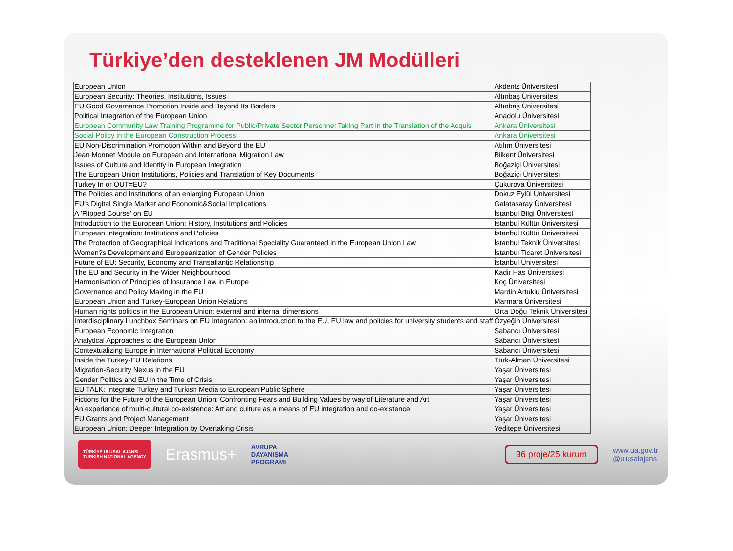Türkiye’den desteklenen JM Modülleri
| European Union | Akdeniz Üniversitesi |
| European Security: Theories, Institutions, Issues | Altınbaş Üniversitesi |
| EU Good Governance Promotion Inside and Beyond Its Borders | Altınbaş Üniversitesi |
| Political Integration of the European Union | Anadolu Üniversitesi |
| European Community Law Training Programme for Public/Private Sector Personnel Taking Part in the Translation of the Acquis | Ankara Üniversitesi |
| Social Policy in the European Construction Process | Ankara Üniversitesi |
| EU Non-Discrimination Promotion Within and Beyond the EU | Atılım Üniversitesi |
| Jean Monnet Module on European and International Migration Law | Bilkent Üniversitesi |
| Issues of Culture and Identity in European Integration | Boğaziçi Üniversitesi |
| The European Union Institutions, Policies and Translation of Key Documents | Boğaziçi Üniversitesi |
| Turkey In or OUT=EU? | Çukurova Üniversitesi |
| The Policies and Institutions of an enlarging European Union | Dokuz Eylül Üniversitesi |
| EU's Digital Single Market and Economic&Social Implications | Galatasaray Üniversitesi |
| A 'Flipped Course' on EU | İstanbul Bilgi Üniversitesi |
| Introduction to the European Union: History, Institutions and Policies | İstanbul Kültür Üniversitesi |
| European Integration: Institutions and Policies | İstanbul Kültür Üniversitesi |
| The Protection of Geographical Indications and Traditional Speciality Guaranteed in the European Union Law | İstanbul Teknik Üniversitesi |
| Women?s Development and Europeanization of Gender Policies | İstanbul Ticaret Üniversitesi |
| Future of EU: Security, Economy and Transatlantic Relationship | İstanbul Üniversitesi |
| The EU and Security in the Wider Neighbourhood | Kadir Has Üniversitesi |
| Harmonisation of Principles of Insurance Law in Europe | Koç Üniversitesi |
| Governance and Policy Making in the EU | Mardin Artuklu Üniversitesi |
| European Union and Turkey-European Union Relations | Marmara Üniversitesi |
| Human rights politics in the European Union: external and internal dimensions | Orta Doğu Teknik Üniversitesi |
| Interdisciplinary Lunchbox Seminars on EU Integration: an introduction to the EU, EU law and policies for university students and staff | Özyeğin Üniversitesi |
| European Economic Integration | Sabancı Üniversitesi |
| Analytical Approaches to the European Union | Sabancı Üniversitesi |
| Contextualizing Europe in International Political Economy | Sabancı Üniversitesi |
| Inside the Turkey-EU Relations | Türk-Alman Üniversitesi |
| Migration-Security Nexus in the EU | Yaşar Üniversitesi |
| Gender Politics and EU in the Time of Crisis | Yaşar Üniversitesi |
| EU TALK: Integrate Turkey and Turkish Media to European Public Sphere | Yaşar Üniversitesi |
| Fictions for the Future of the European Union: Confronting Fears and Building Values by way of Literature and Art | Yaşar Üniversitesi |
| An experience of multi-cultural co-existence: Art and culture as a means of EU integration and co-existence | Yaşar Üniversitesi |
| EU Grants and Project Management | Yaşar Üniversitesi |
| European Union: Deeper Integration by Overtaking Crisis | Yeditepe Üniversitesi |
TÜRKİYE ULUSAL AJANSI
TURKISH NATIONAL AGENCY
Erasmus+
AVRUPA
DAYANIŞMA
PROGRAMI
36 proje/25 kurum
www.ua.gov.tr
@ulusalajans